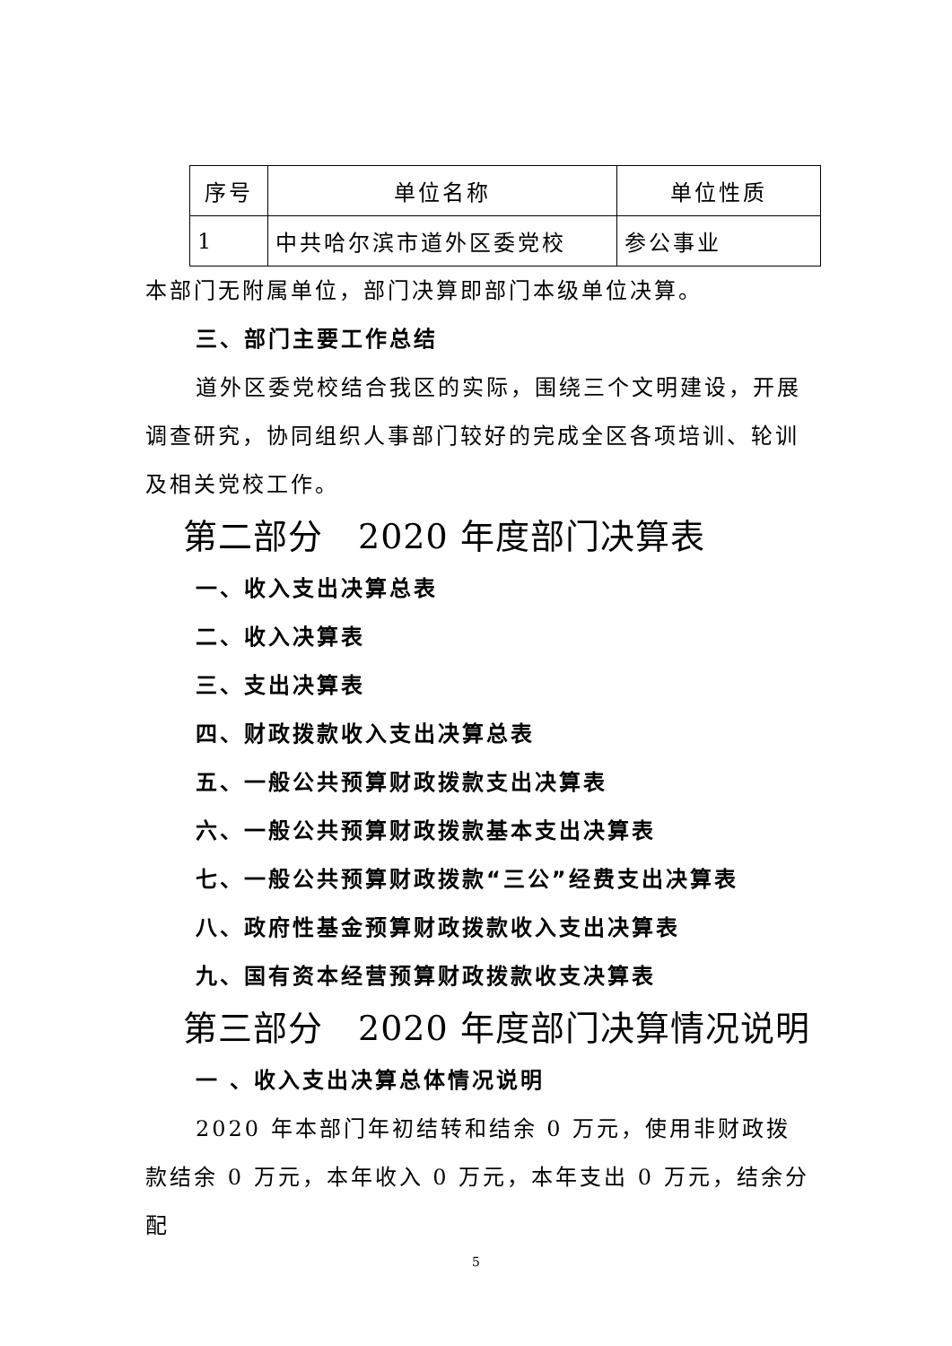| 序号 | 单位名称 | 单位性质 |
| 1 | 中共哈尔滨市道外区委党校 | 参公事业 |
本部门无附属单位，部门决算即部门本级单位决算。
三、部门主要工作总结
道外区委党校结合我区的实际，围绕三个文明建设，开展调查研究，协同组织人事部门较好的完成全区各项培训、轮训及相关党校工作。
第二部分　2020 年度部门决算表
一、收入支出决算总表
二、收入决算表
三、支出决算表
四、财政拨款收入支出决算总表
五、一般公共预算财政拨款支出决算表
六、一般公共预算财政拨款基本支出决算表
七、一般公共预算财政拨款“三公”经费支出决算表
八、政府性基金预算财政拨款收入支出决算表
九、国有资本经营预算财政拨款收支决算表
第三部分　2020 年度部门决算情况说明
一 、收入支出决算总体情况说明
2020 年本部门年初结转和结余 0 万元，使用非财政拨款结余 0 万元，本年收入 0 万元，本年支出 0 万元，结余分配
5